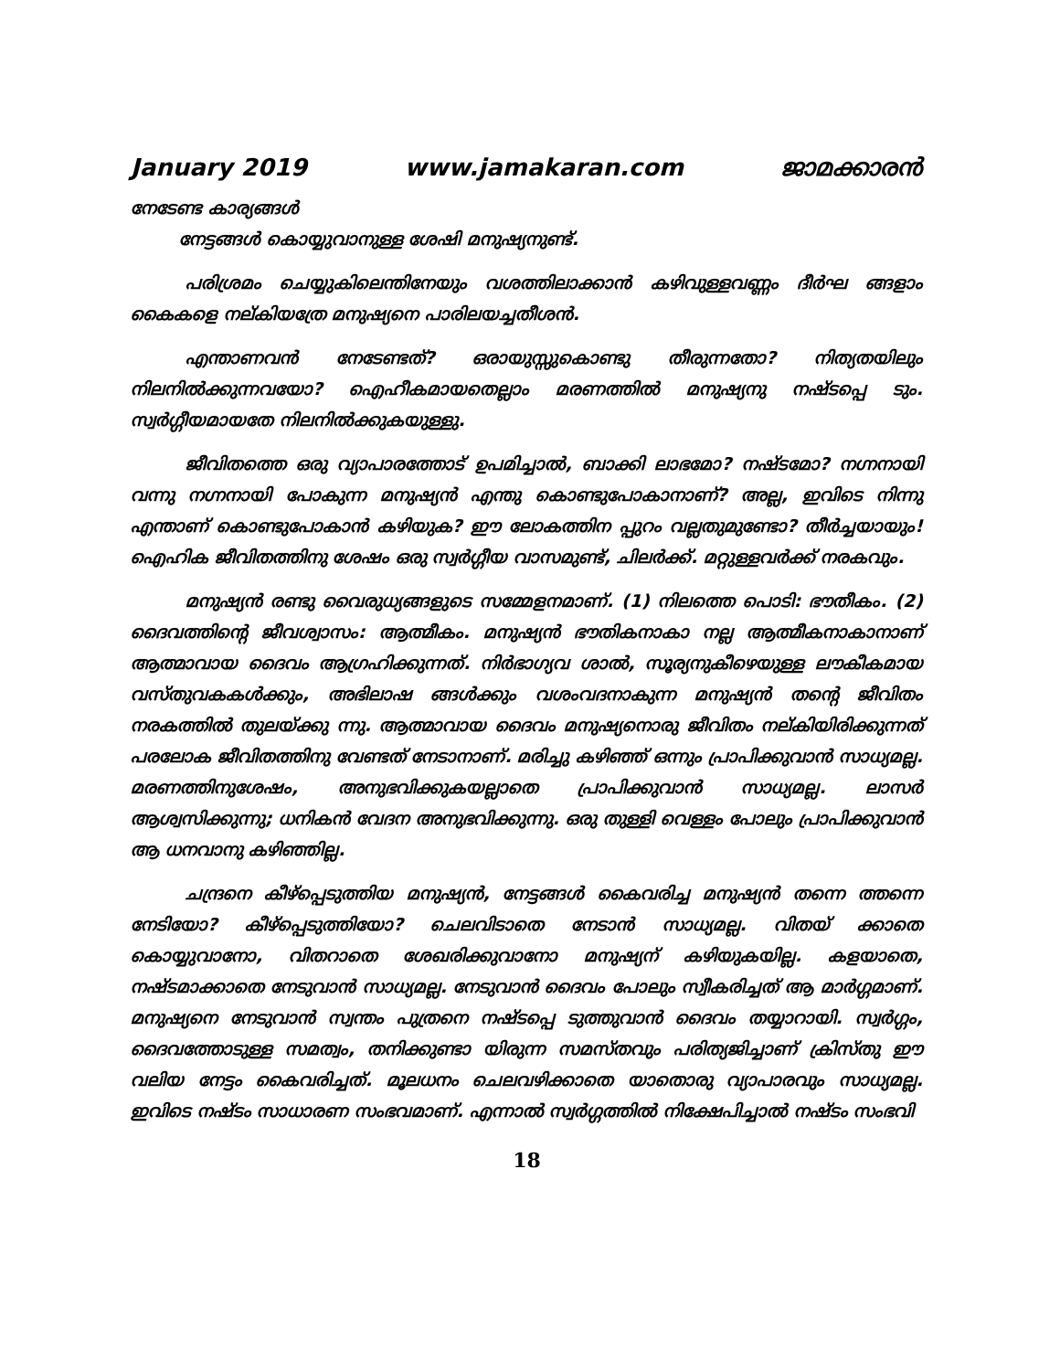January 2019 www.jamakaran.com ജാമക്കാരൻ
നേടേണ്ട കാര്യങ്ങൾ
നേട്ടങ്ങൾ കൊയ്യുവാനുള്ള ശേഷി മനുഷ്യനുണ്ട്.
പരിശ്രമം ചെയ്യുകിലെന്തിനേയും വശത്തിലാക്കാൻ കഴിവുള്ളവണ്ണം ദീർഘ ങ്ങളാം കൈകളെ നല്കിയത്രേ മനുഷ്യനെ പാരിലയച്ചതീശൻ.
എന്താണവൻ നേടേണ്ടത്? ഒരായുസ്സുകൊണ്ടു തീരുന്നതോ? നിത്യതയിലും നിലനിൽക്കുന്നവയോ? ഐഹീകമായതെല്ലാം മരണത്തിൽ മനുഷ്യനു നഷ്ടപ്പെ ടും. സ്വർഗ്ഗീയമായതേ നിലനിൽക്കുകയുള്ളു.
ജീവിതത്തെ ഒരു വ്യാപാരത്തോട് ഉപമിച്ചാൽ, ബാക്കി ലാഭമോ? നഷ്ടമോ? നഗ്നനായി വന്നു നഗ്നനായി പോകുന്ന മനുഷ്യൻ എന്തു കൊണ്ടുപോകാനാണ്? അല്ല, ഇവിടെ നിന്നു എന്താണ് കൊണ്ടുപോകാൻ കഴിയുക? ഈ ലോകത്തിന പ്പുറം വല്ലതുമുണ്ടോ? തീർച്ചയായും! ഐഹിക ജീവിതത്തിനു ശേഷം ഒരു സ്വർഗ്ഗീയ വാസമുണ്ട്, ചിലർക്ക്. മറ്റുള്ളവർക്ക് നരകവും.
മനുഷ്യൻ രണ്ടു വൈരുധ്യങ്ങളുടെ സമ്മേളനമാണ്. (1) നിലത്തെ പൊടി: ഭൗതീകം. (2) ദൈവത്തിന്റെ ജീവശ്വാസം: ആത്മീകം. മനുഷ്യൻ ഭൗതികനാകാ നല്ല ആത്മീകനാകാനാണ് ആത്മാവായ ദൈവം ആഗ്രഹിക്കുന്നത്. നിർഭാഗ്യവ ശാൽ, സൂര്യനുകീഴെയുള്ള ലൗകീകമായ വസ്തുവകകൾക്കും, അഭിലാഷ ങ്ങൾക്കും വശംവദനാകുന്ന മനുഷ്യൻ തന്റെ ജീവിതം നരകത്തിൽ തുലയ്ക്കു ന്നു. ആത്മാവായ ദൈവം മനുഷ്യനൊരു ജീവിതം നല്കിയിരിക്കുന്നത് പരലോക ജീവിതത്തിനു വേണ്ടത് നേടാനാണ്. മരിച്ചു കഴിഞ്ഞ് ഒന്നും പ്രാപിക്കുവാൻ സാധ്യമല്ല. മരണത്തിനുശേഷം, അനുഭവിക്കുകയല്ലാതെ പ്രാപിക്കുവാൻ സാധ്യമല്ല. ലാസർ ആശ്വസിക്കുന്നു; ധനികൻ വേദന അനുഭവിക്കുന്നു. ഒരു തുള്ളി വെള്ളം പോലും പ്രാപിക്കുവാൻ ആ ധനവാനു കഴിഞ്ഞില്ല.
ചന്ദ്രനെ കീഴ്പ്പെടുത്തിയ മനുഷ്യൻ, നേട്ടങ്ങൾ കൈവരിച്ച മനുഷ്യൻ തന്നെ ത്തന്നെ നേടിയോ? കീഴ്പ്പെടുത്തിയോ? ചെലവിടാതെ നേടാൻ സാധ്യമല്ല. വിതയ് ക്കാതെ കൊയ്യുവാനോ, വിതറാതെ ശേഖരിക്കുവാനോ മനുഷ്യന് കഴിയുകയില്ല. കളയാതെ, നഷ്ടമാക്കാതെ നേടുവാൻ സാധ്യമല്ല. നേടുവാൻ ദൈവം പോലും സ്വീകരിച്ചത് ആ മാർഗ്ഗമാണ്. മനുഷ്യനെ നേടുവാൻ സ്വന്തം പുത്രനെ നഷ്ടപ്പെ ടുത്തുവാൻ ദൈവം തയ്യാറായി. സ്വർഗ്ഗം, ദൈവത്തോടുള്ള സമത്വം, തനിക്കുണ്ടാ യിരുന്ന സമസ്തവും പരിത്യജിച്ചാണ് ക്രിസ്തു ഈ വലിയ നേട്ടം കൈവരിച്ചത്. മൂലധനം ചെലവഴിക്കാതെ യാതൊരു വ്യാപാരവും സാധ്യമല്ല. ഇവിടെ നഷ്ടം സാധാരണ സംഭവമാണ്. എന്നാൽ സ്വർഗ്ഗത്തിൽ നിക്ഷേപിച്ചാൽ നഷ്ടം സംഭവി
18